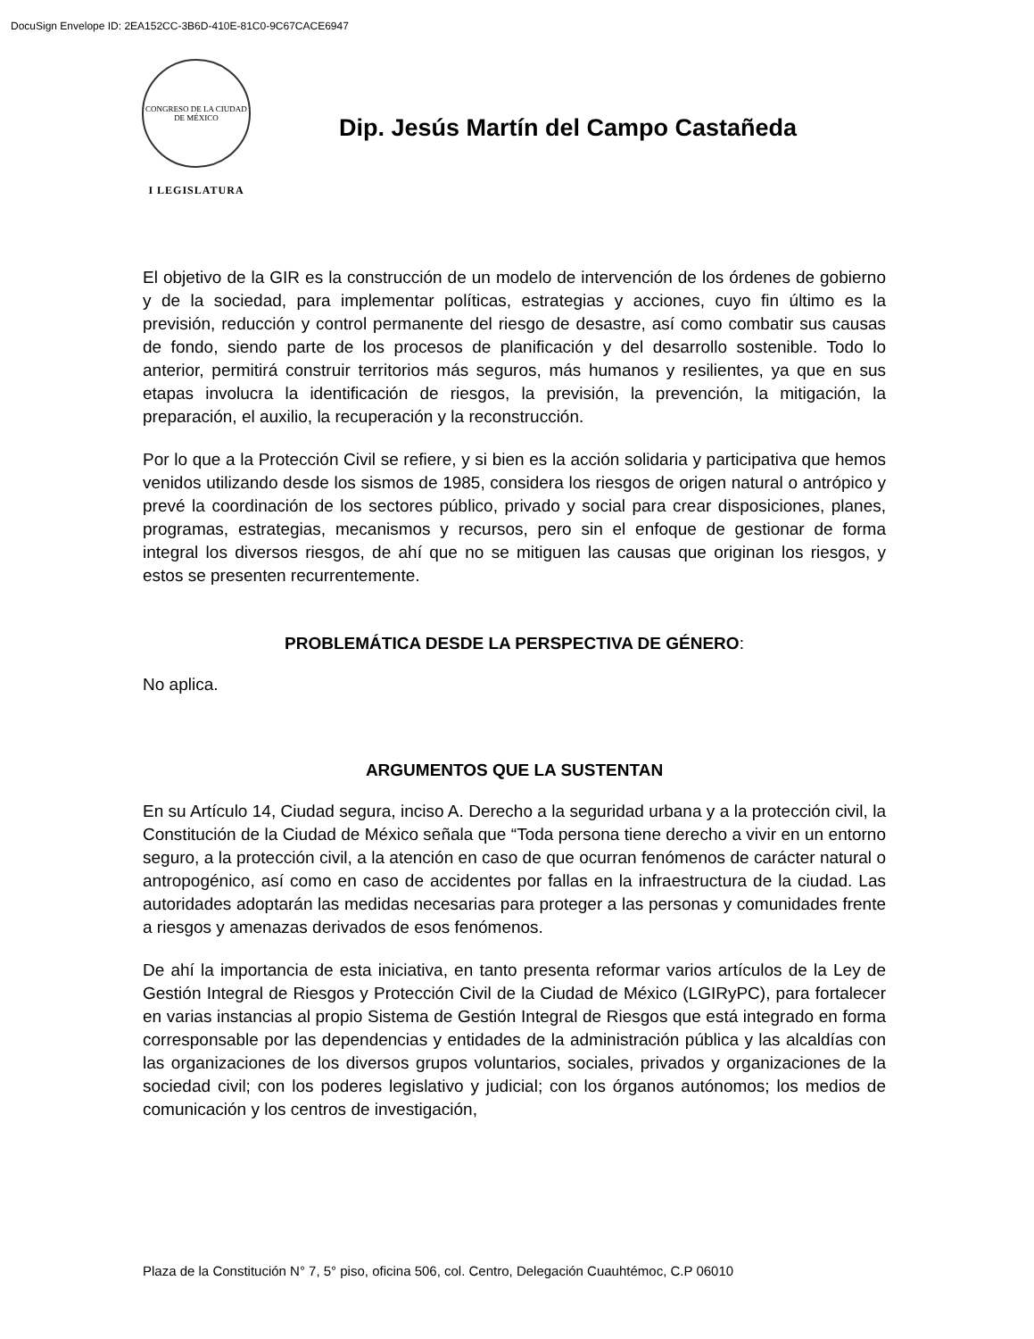DocuSign Envelope ID: 2EA152CC-3B6D-410E-81C0-9C67CACE6947
CONGRESO DE LA CIUDAD DE MÉXICO
I LEGISLATURA
Dip. Jesús Martín del Campo Castañeda
El objetivo de la GIR es la construcción de un modelo de intervención de los órdenes de gobierno y de la sociedad, para implementar políticas, estrategias y acciones, cuyo fin último es la previsión, reducción y control permanente del riesgo de desastre, así como combatir sus causas de fondo, siendo parte de los procesos de planificación y del desarrollo sostenible. Todo lo anterior, permitirá construir territorios más seguros, más humanos y resilientes, ya que en sus etapas involucra la identificación de riesgos, la previsión, la prevención, la mitigación, la preparación, el auxilio, la recuperación y la reconstrucción.
Por lo que a la Protección Civil se refiere, y si bien es la acción solidaria y participativa que hemos venidos utilizando desde los sismos de 1985, considera los riesgos de origen natural o antrópico y prevé la coordinación de los sectores público, privado y social para crear disposiciones, planes, programas, estrategias, mecanismos y recursos, pero sin el enfoque de gestionar de forma integral los diversos riesgos, de ahí que no se mitiguen las causas que originan los riesgos, y estos se presenten recurrentemente.
PROBLEMÁTICA DESDE LA PERSPECTIVA DE GÉNERO:
No aplica.
ARGUMENTOS QUE LA SUSTENTAN
En su Artículo 14, Ciudad segura, inciso A. Derecho a la seguridad urbana y a la protección civil, la Constitución de la Ciudad de México señala que “Toda persona tiene derecho a vivir en un entorno seguro, a la protección civil, a la atención en caso de que ocurran fenómenos de carácter natural o antropogénico, así como en caso de accidentes por fallas en la infraestructura de la ciudad. Las autoridades adoptarán las medidas necesarias para proteger a las personas y comunidades frente a riesgos y amenazas derivados de esos fenómenos.
De ahí la importancia de esta iniciativa, en tanto presenta reformar varios artículos de la Ley de Gestión Integral de Riesgos y Protección Civil de la Ciudad de México (LGIRyPC), para fortalecer en varias instancias al propio Sistema de Gestión Integral de Riesgos que está integrado en forma corresponsable por las dependencias y entidades de la administración pública y las alcaldías con las organizaciones de los diversos grupos voluntarios, sociales, privados y organizaciones de la sociedad civil; con los poderes legislativo y judicial; con los órganos autónomos; los medios de comunicación y los centros de investigación,
Plaza de la Constitución N° 7, 5° piso, oficina 506, col. Centro, Delegación Cuauhtémoc, C.P 06010